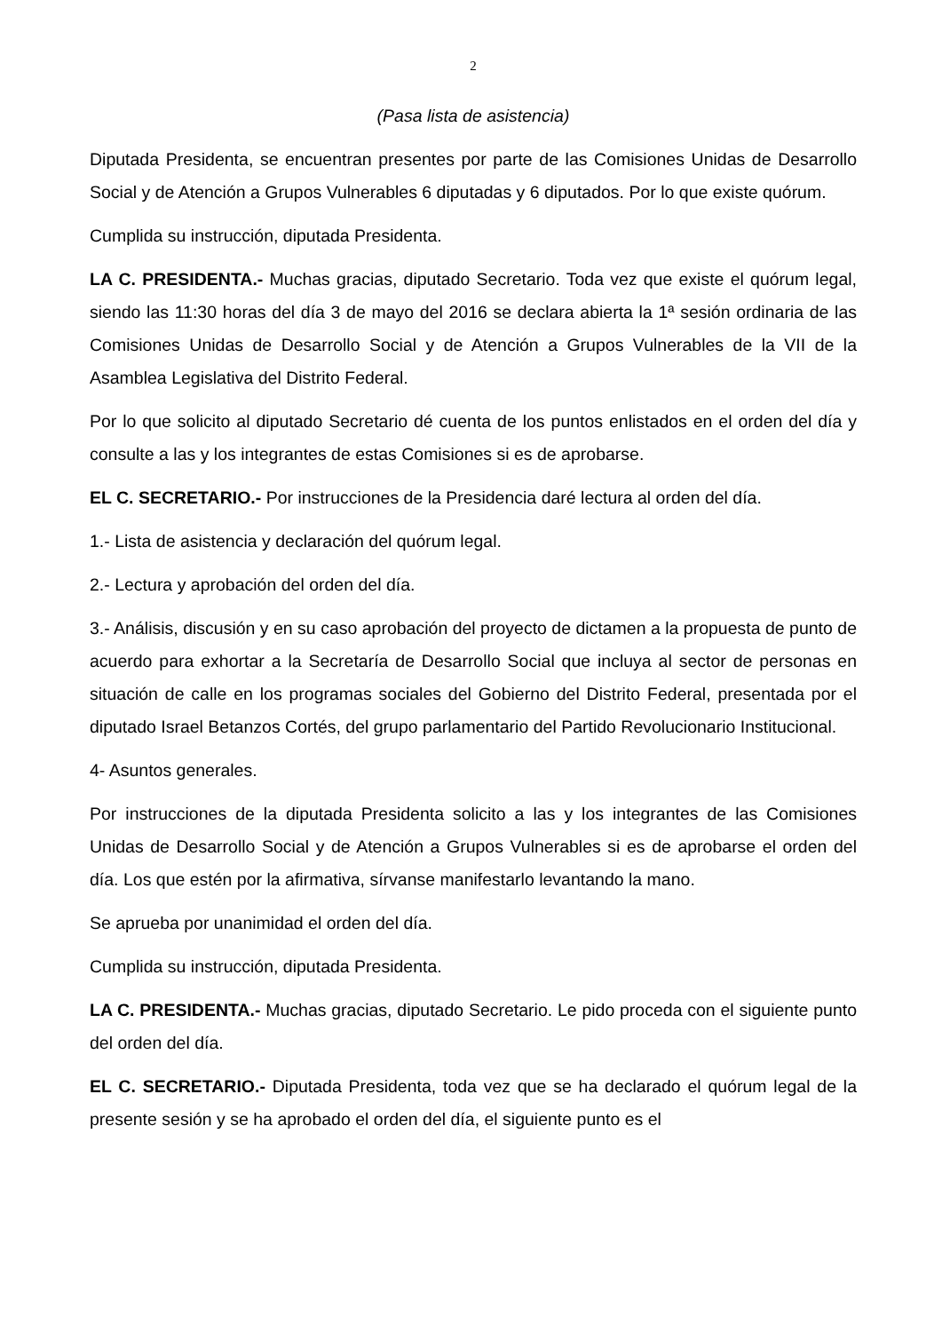2
(Pasa lista de asistencia)
Diputada Presidenta, se encuentran presentes por parte de las Comisiones Unidas de Desarrollo Social y de Atención a Grupos Vulnerables 6 diputadas y 6 diputados. Por lo que existe quórum.
Cumplida su instrucción, diputada Presidenta.
LA C. PRESIDENTA.- Muchas gracias, diputado Secretario. Toda vez que existe el quórum legal, siendo las 11:30 horas del día 3 de mayo del 2016 se declara abierta la 1ª sesión ordinaria de las Comisiones Unidas de Desarrollo Social y de Atención a Grupos Vulnerables de la VII de la Asamblea Legislativa del Distrito Federal.
Por lo que solicito al diputado Secretario dé cuenta de los puntos enlistados en el orden del día y consulte a las y los integrantes de estas Comisiones si es de aprobarse.
EL C. SECRETARIO.- Por instrucciones de la Presidencia daré lectura al orden del día.
1.- Lista de asistencia y declaración del quórum legal.
2.- Lectura y aprobación del orden del día.
3.- Análisis, discusión y en su caso aprobación del proyecto de dictamen a la propuesta de punto de acuerdo para exhortar a la Secretaría de Desarrollo Social que incluya al sector de personas en situación de calle en los programas sociales del Gobierno del Distrito Federal, presentada por el diputado Israel Betanzos Cortés, del grupo parlamentario del Partido Revolucionario Institucional.
4- Asuntos generales.
Por instrucciones de la diputada Presidenta solicito a las y los integrantes de las Comisiones Unidas de Desarrollo Social y de Atención a Grupos Vulnerables si es de aprobarse el orden del día. Los que estén por la afirmativa, sírvanse manifestarlo levantando la mano.
Se aprueba por unanimidad el orden del día.
Cumplida su instrucción, diputada Presidenta.
LA C. PRESIDENTA.- Muchas gracias, diputado Secretario. Le pido proceda con el siguiente punto del orden del día.
EL C. SECRETARIO.- Diputada Presidenta, toda vez que se ha declarado el quórum legal de la presente sesión y se ha aprobado el orden del día, el siguiente punto es el